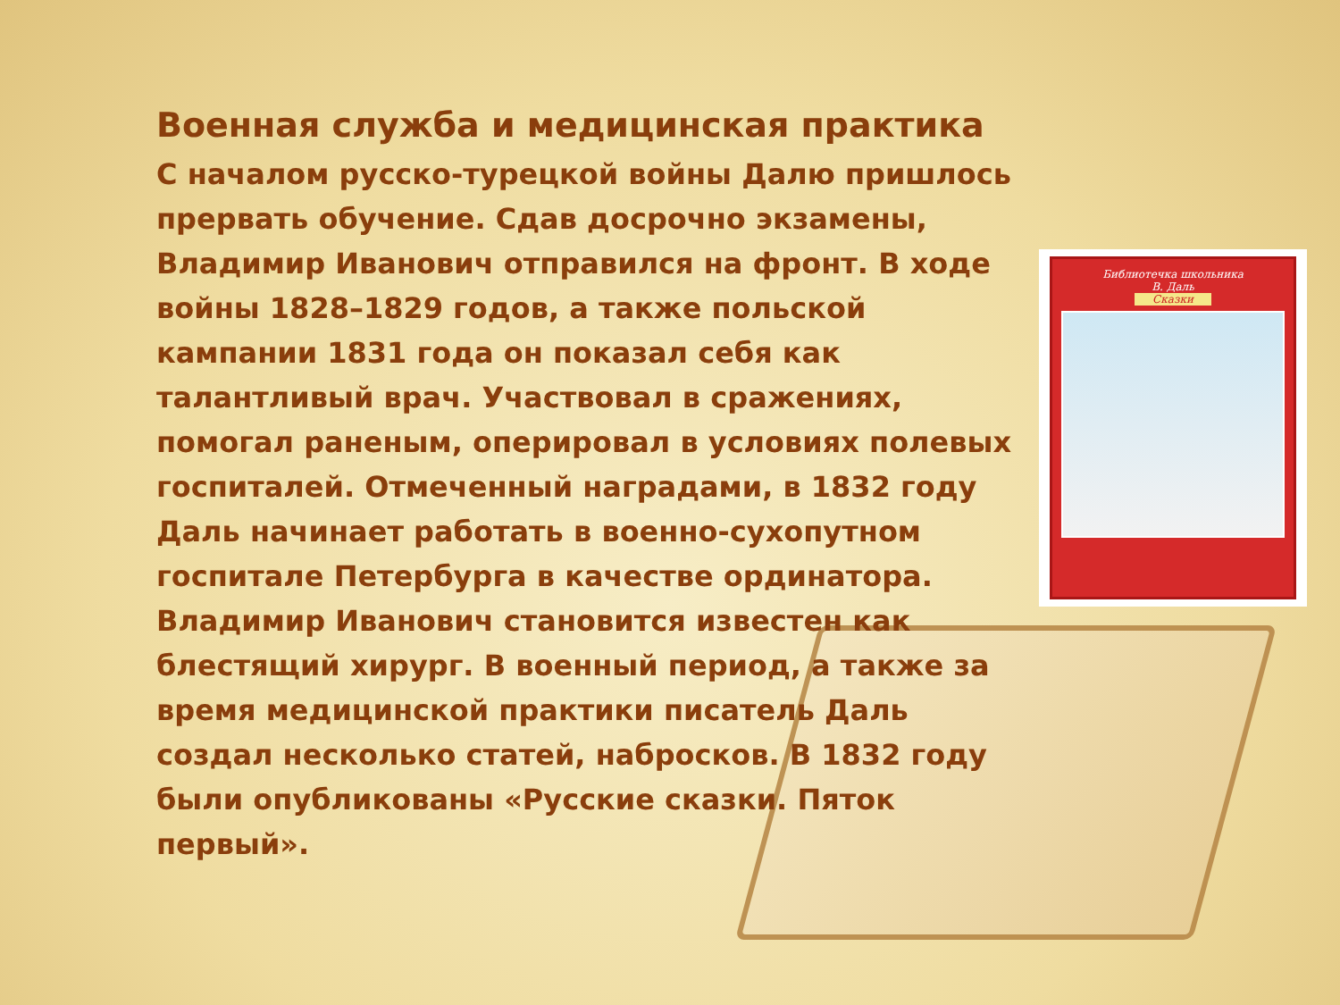Библиотечка школьника
В. Даль
Сказки
Военная служба и медицинская практика
С началом русско-турецкой войны Далю пришлось прервать обучение. Сдав досрочно экзамены, Владимир Иванович отправился на фронт. В ходе войны 1828–1829 годов, а также польской кампании 1831 года он показал себя как талантливый врач. Участвовал в сражениях, помогал раненым, оперировал в условиях полевых госпиталей. Отмеченный наградами, в 1832 году Даль начинает работать в военно-сухопутном госпитале Петербурга в качестве ординатора. Владимир Иванович становится известен как блестящий хирург. В военный период, а также за время медицинской практики писатель Даль создал несколько статей, набросков. В 1832 году были опубликованы «Русские сказки. Пяток первый».